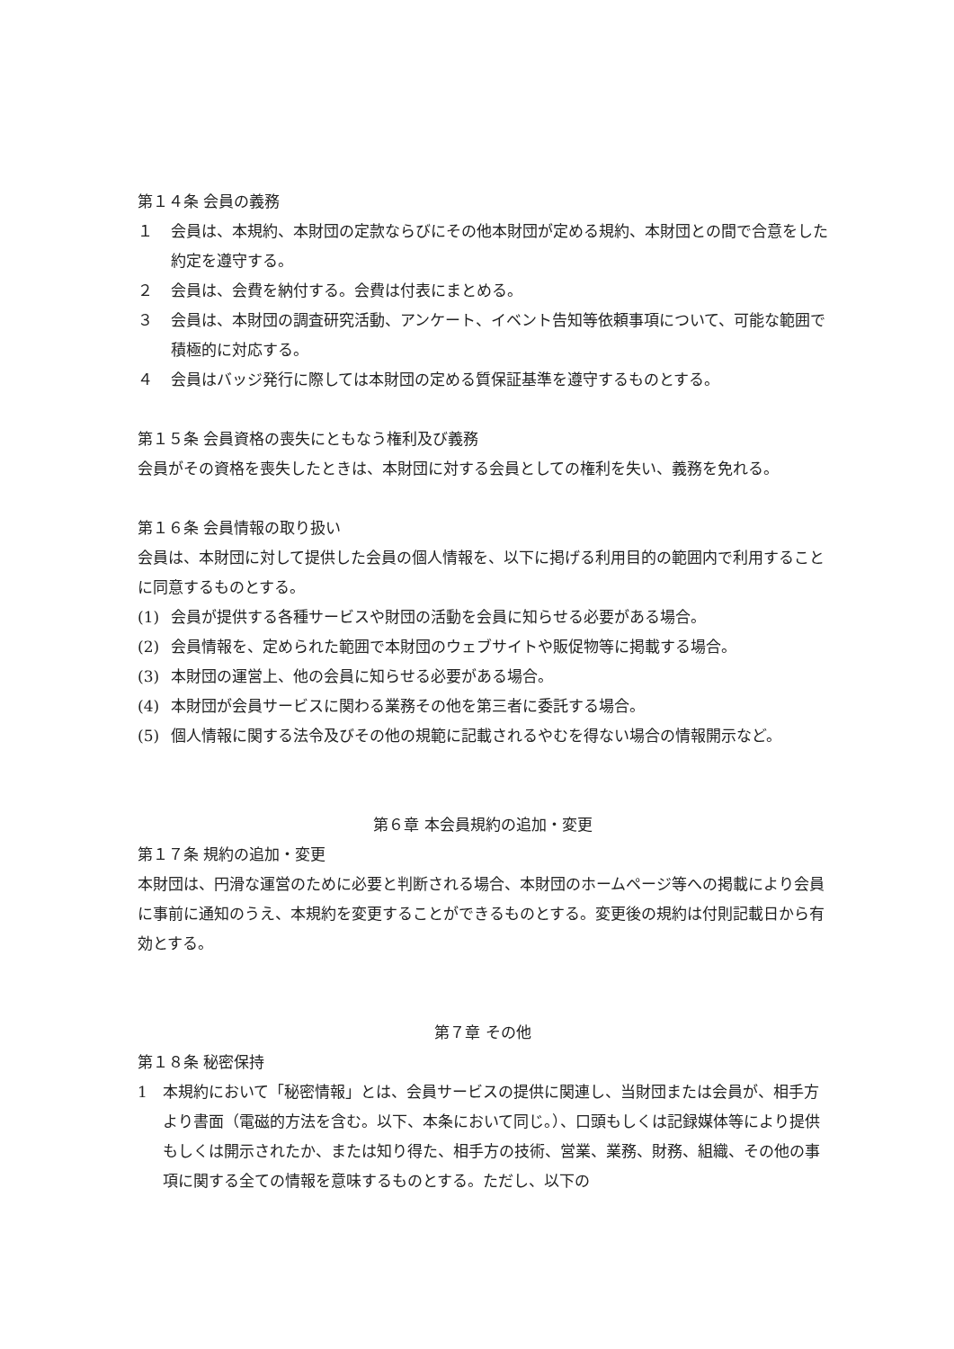第１４条 会員の義務
１ 会員は、本規約、本財団の定款ならびにその他本財団が定める規約、本財団との間で合意をした約定を遵守する。
２ 会員は、会費を納付する。会費は付表にまとめる。
３ 会員は、本財団の調査研究活動、アンケート、イベント告知等依頼事項について、可能な範囲で積極的に対応する。
４ 会員はバッジ発行に際しては本財団の定める質保証基準を遵守するものとする。
第１５条 会員資格の喪失にともなう権利及び義務
会員がその資格を喪失したときは、本財団に対する会員としての権利を失い、義務を免れる。
第１６条 会員情報の取り扱い
会員は、本財団に対して提供した会員の個人情報を、以下に掲げる利用目的の範囲内で利用することに同意するものとする。
(1) 会員が提供する各種サービスや財団の活動を会員に知らせる必要がある場合。
(2) 会員情報を、定められた範囲で本財団のウェブサイトや販促物等に掲載する場合。
(3) 本財団の運営上、他の会員に知らせる必要がある場合。
(4) 本財団が会員サービスに関わる業務その他を第三者に委託する場合。
(5) 個人情報に関する法令及びその他の規範に記載されるやむを得ない場合の情報開示など。
第６章 本会員規約の追加・変更
第１７条 規約の追加・変更
本財団は、円滑な運営のために必要と判断される場合、本財団のホームページ等への掲載により会員に事前に通知のうえ、本規約を変更することができるものとする。変更後の規約は付則記載日から有効とする。
第７章 その他
第１８条 秘密保持
1 本規約において「秘密情報」とは、会員サービスの提供に関連し、当財団または会員が、相手方より書面（電磁的方法を含む。以下、本条において同じ。）、口頭もしくは記録媒体等により提供もしくは開示されたか、または知り得た、相手方の技術、営業、業務、財務、組織、その他の事項に関する全ての情報を意味するものとする。ただし、以下の